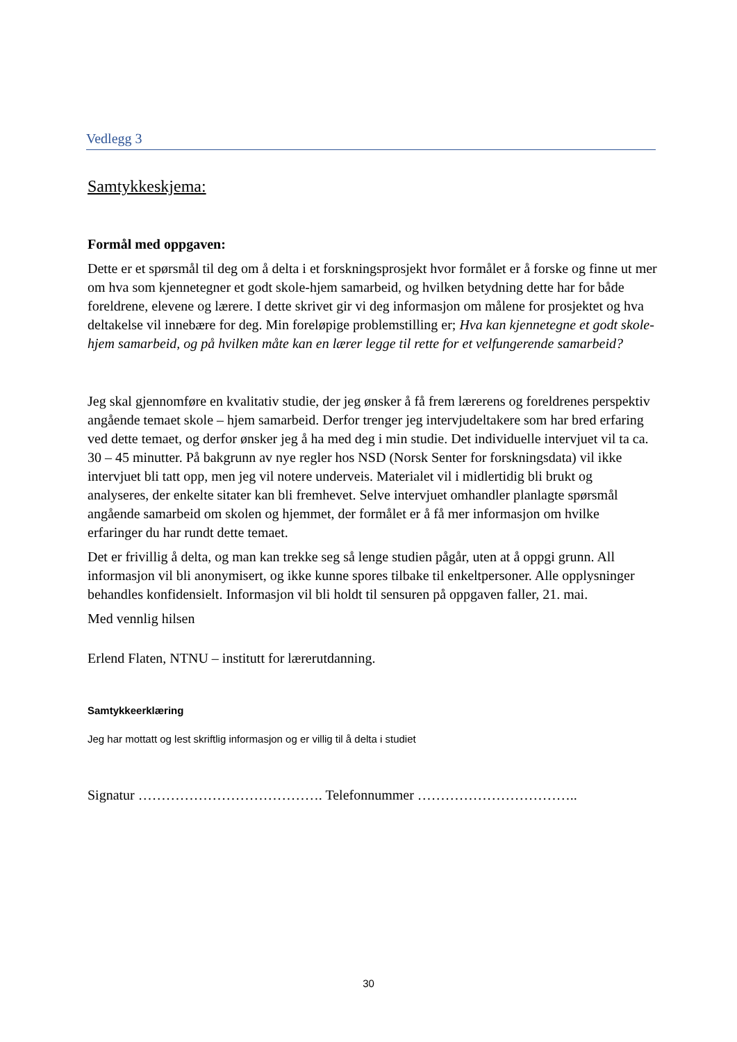Vedlegg 3
Samtykkeskjema:
Formål med oppgaven:
Dette er et spørsmål til deg om å delta i et forskningsprosjekt hvor formålet er å forske og finne ut mer om hva som kjennetegner et godt skole-hjem samarbeid, og hvilken betydning dette har for både foreldrene, elevene og lærere. I dette skrivet gir vi deg informasjon om målene for prosjektet og hva deltakelse vil innebære for deg. Min foreløpige problemstilling er; Hva kan kjennetegne et godt skole-hjem samarbeid, og på hvilken måte kan en lærer legge til rette for et velfungerende samarbeid?
Jeg skal gjennomføre en kvalitativ studie, der jeg ønsker å få frem lærerens og foreldrenes perspektiv angående temaet skole – hjem samarbeid. Derfor trenger jeg intervjudeltakere som har bred erfaring ved dette temaet, og derfor ønsker jeg å ha med deg i min studie. Det individuelle intervjuet vil ta ca. 30 – 45 minutter. På bakgrunn av nye regler hos NSD (Norsk Senter for forskningsdata) vil ikke intervjuet bli tatt opp, men jeg vil notere underveis. Materialet vil i midlertidig bli brukt og analyseres, der enkelte sitater kan bli fremhevet. Selve intervjuet omhandler planlagte spørsmål angående samarbeid om skolen og hjemmet, der formålet er å få mer informasjon om hvilke erfaringer du har rundt dette temaet.
Det er frivillig å delta, og man kan trekke seg så lenge studien pågår, uten at å oppgi grunn. All informasjon vil bli anonymisert, og ikke kunne spores tilbake til enkeltpersoner. Alle opplysninger behandles konfidensielt. Informasjon vil bli holdt til sensuren på oppgaven faller, 21. mai.
Med vennlig hilsen
Erlend Flaten, NTNU – institutt for lærerutdanning.
Samtykkeerklæring
Jeg har mottatt og lest skriftlig informasjon og er villig til å delta i studiet
Signatur …………………………………. Telefonnummer ……………………………..
30